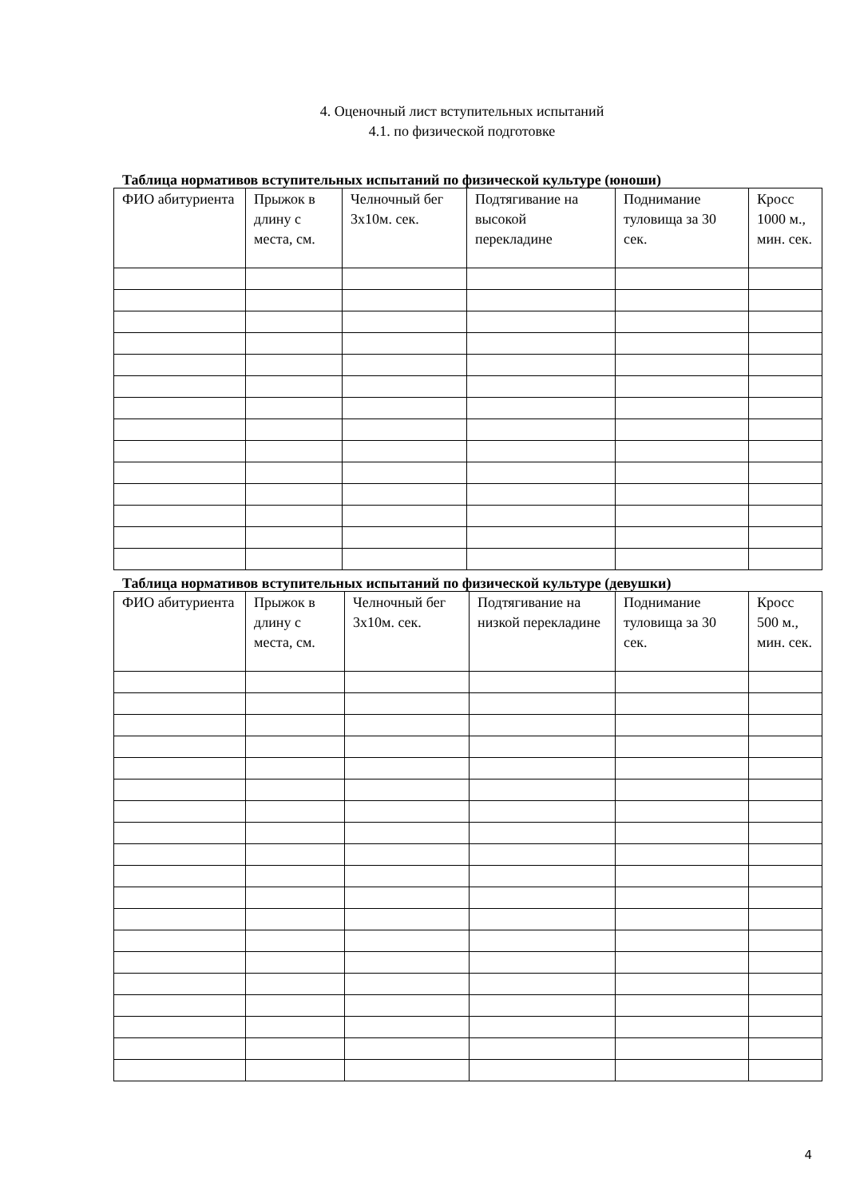4. Оценочный лист вступительных испытаний
4.1. по физической подготовке
Таблица нормативов вступительных испытаний по физической культуре (юноши)
| ФИО абитуриента | Прыжок в длину с места, см. | Челночный бег 3х10м. сек. | Подтягивание на высокой перекладине | Поднимание туловища за 30 сек. | Кросс 1000 м., мин. сек. |
Таблица нормативов вступительных испытаний по физической культуре (девушки)
| ФИО абитуриента | Прыжок в длину с места, см. | Челночный бег 3х10м. сек. | Подтягивание на низкой перекладине | Поднимание туловища за 30 сек. | Кросс 500 м., мин. сек. |
4